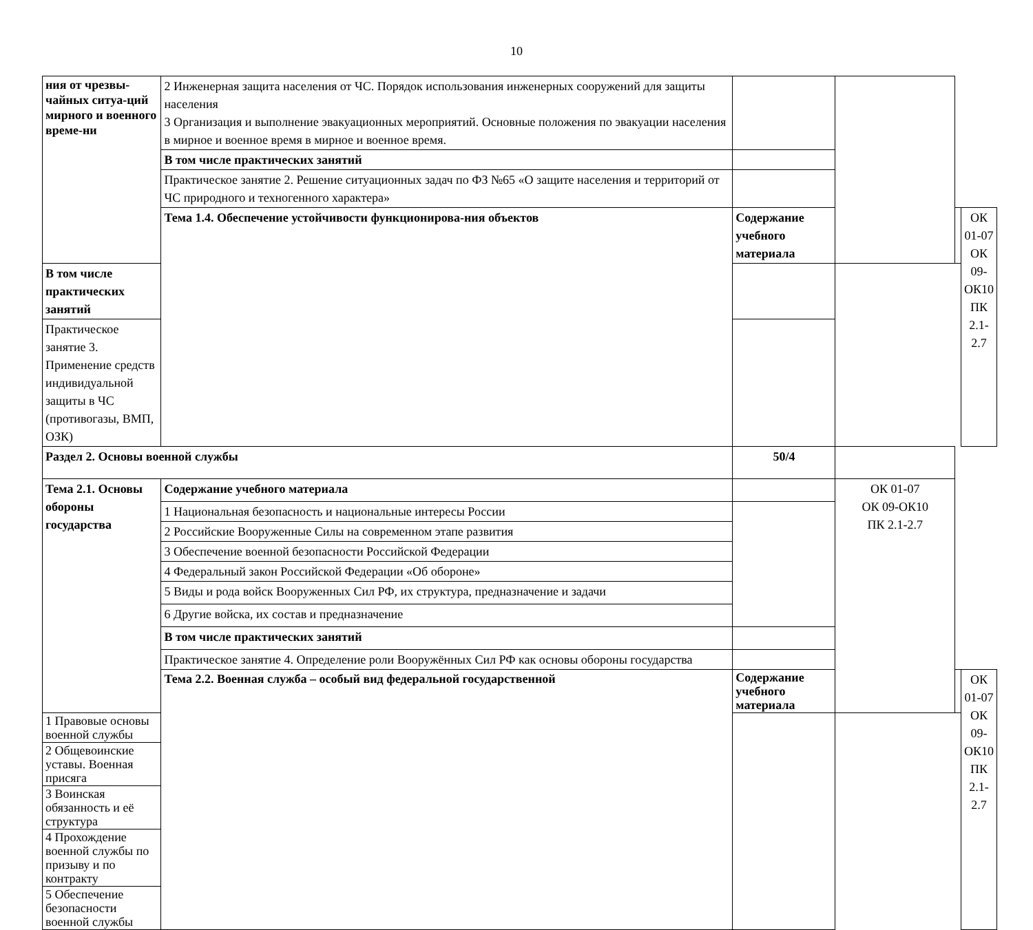10
| ния от чрезвы-чайных ситуа-ций мирного и военного време-ни | 2 Инженерная защита населения от ЧС. Порядок использования инженерных сооружений для защиты населения 3 Организация и выполнение эвакуационных мероприятий. Основные положения по эвакуации населения в мирное и военное время в мирное и военное время. | | | | |
| | В том числе практических занятий | | | | |
| | Практическое занятие 2. Решение ситуационных задач по ФЗ №65 «О защите населения и территорий от ЧС природного и техногенного характера» | | | | |
| | Тема 1.4. Обеспечение устойчивости функционирова-ния объектов | Содержание учебного материала | | | ОК 01-07 ОК 09-ОК10 ПК 2.1-2.7 |
| В том числе практических занятий | | | | | |
| Практическое занятие 3. Применение средств индивидуальной защиты в ЧС (противогазы, ВМП, ОЗК) | | | | | |
| Раздел 2. Основы военной службы | | 50/4 | | | |
| Тема 2.1. Основы обороны государства | Содержание учебного материала | | ОК 01-07 ОК 09-ОК10 ПК 2.1-2.7 | | |
| | 1 Национальная безопасность и национальные интересы России | | | | |
| | 2 Российские Вооруженные Силы на современном этапе развития | | | | |
| | 3 Обеспечение военной безопасности Российской Федерации | | | | |
| | 4 Федеральный закон Российской Федерации «Об обороне» | | | | |
| | 5 Виды и рода войск Вооруженных Сил РФ, их структура, предназначение и задачи | | | | |
| | 6 Другие войска, их состав и предназначение | | | | |
| | В том числе практических занятий | | | | |
| | Практическое занятие 4. Определение роли Вооружённых Сил РФ как основы обороны государства | | | | |
| | Тема 2.2. Военная служба – особый вид федеральной государственной | Содержание учебного материала | | | ОК 01-07 ОК 09-ОК10 ПК 2.1-2.7 |
| 1 Правовые основы военной службы | | | | | |
| 2 Общевоинские уставы. Военная присяга | | | | | |
| 3 Воинская обязанность и её структура | | | | | |
| 4 Прохождение военной службы по призыву и по контракту | | | | | |
| 5 Обеспечение безопасности военной службы | | | | | |